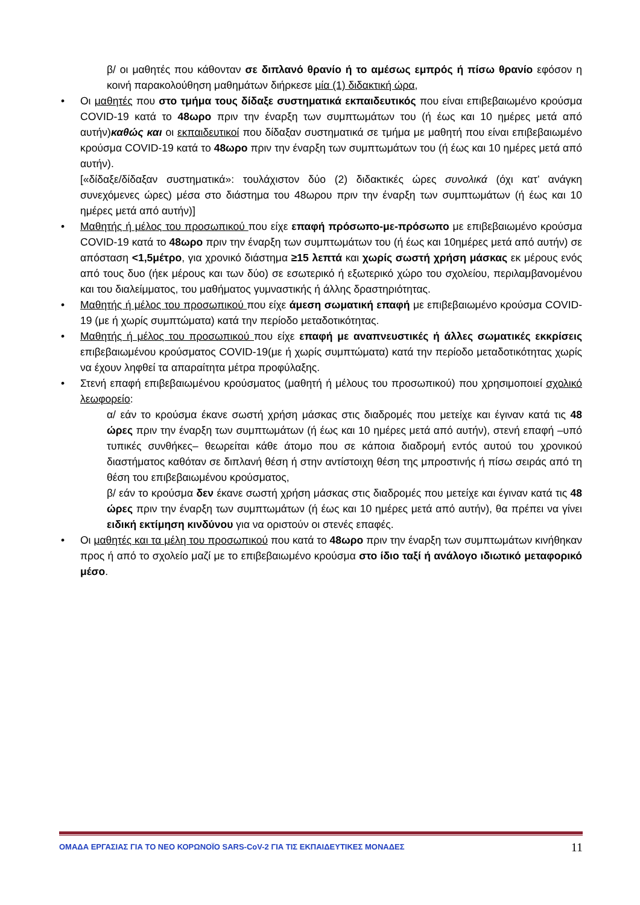β/ οι μαθητές που κάθονταν σε διπλανό θρανίο ή το αμέσως εμπρός ή πίσω θρανίο εφόσον η κοινή παρακολούθηση μαθημάτων διήρκεσε μία (1) διδακτική ώρα,
• Οι μαθητές που στο τμήμα τους δίδαξε συστηματικά εκπαιδευτικός που είναι επιβεβαιωμένο κρούσμα COVID-19 κατά το 48ωρο πριν την έναρξη των συμπτωμάτων του (ή έως και 10 ημέρες μετά από αυτήν)καθώς και οι εκπαιδευτικοί που δίδαξαν συστηματικά σε τμήμα με μαθητή που είναι επιβεβαιωμένο κρούσμα COVID-19 κατά το 48ωρο πριν την έναρξη των συμπτωμάτων του (ή έως και 10 ημέρες μετά από αυτήν).
[«δίδαξε/δίδαξαν συστηματικά»: τουλάχιστον δύο (2) διδακτικές ώρες συνολικά (όχι κατ’ ανάγκη συνεχόμενες ώρες) μέσα στο διάστημα του 48ωρου πριν την έναρξη των συμπτωμάτων (ή έως και 10 ημέρες μετά από αυτήν)]
• Μαθητής ή μέλος του προσωπικού που είχε επαφή πρόσωπο-με-πρόσωπο με επιβεβαιωμένο κρούσμα COVID-19 κατά το 48ωρο πριν την έναρξη των συμπτωμάτων του (ή έως και 10ημέρες μετά από αυτήν) σε απόσταση <1,5μέτρο, για χρονικό διάστημα ≥15 λεπτά και χωρίς σωστή χρήση μάσκας εκ μέρους ενός από τους δυο (ήεκ μέρους και των δύο) σε εσωτερικό ή εξωτερικό χώρο του σχολείου, περιλαμβανομένου και του διαλείμματος, του μαθήματος γυμναστικής ή άλλης δραστηριότητας.
• Μαθητής ή μέλος του προσωπικού που είχε άμεση σωματική επαφή με επιβεβαιωμένο κρούσμα COVID-19 (με ή χωρίς συμπτώματα) κατά την περίοδο μεταδοτικότητας.
• Μαθητής ή μέλος του προσωπικού που είχε επαφή με αναπνευστικές ή άλλες σωματικές εκκρίσεις επιβεβαιωμένου κρούσματος COVID-19(με ή χωρίς συμπτώματα) κατά την περίοδο μεταδοτικότητας χωρίς να έχουν ληφθεί τα απαραίτητα μέτρα προφύλαξης.
• Στενή επαφή επιβεβαιωμένου κρούσματος (μαθητή ή μέλους του προσωπικού) που χρησιμοποιεί σχολικό λεωφορείο:
α/ εάν το κρούσμα έκανε σωστή χρήση μάσκας στις διαδρομές που μετείχε και έγιναν κατά τις 48 ώρες πριν την έναρξη των συμπτωμάτων (ή έως και 10 ημέρες μετά από αυτήν), στενή επαφή –υπό τυπικές συνθήκες– θεωρείται κάθε άτομο που σε κάποια διαδρομή εντός αυτού του χρονικού διαστήματος καθόταν σε διπλανή θέση ή στην αντίστοιχη θέση της μπροστινής ή πίσω σειράς από τη θέση του επιβεβαιωμένου κρούσματος,
β/ εάν το κρούσμα δεν έκανε σωστή χρήση μάσκας στις διαδρομές που μετείχε και έγιναν κατά τις 48 ώρες πριν την έναρξη των συμπτωμάτων (ή έως και 10 ημέρες μετά από αυτήν), θα πρέπει να γίνει ειδική εκτίμηση κινδύνου για να οριστούν οι στενές επαφές.
• Οι μαθητές και τα μέλη του προσωπικού που κατά το 48ωρο πριν την έναρξη των συμπτωμάτων κινήθηκαν προς ή από το σχολείο μαζί με το επιβεβαιωμένο κρούσμα στο ίδιο ταξί ή ανάλογο ιδιωτικό μεταφορικό μέσο.
ΟΜΑΔΑ ΕΡΓΑΣΙΑΣ ΓΙΑ ΤΟ ΝΕΟ ΚΟΡΩΝΟΪΟ SARS-CoV-2 ΓΙΑ ΤΙΣ ΕΚΠΑΙΔΕΥΤΙΚΕΣ ΜΟΝΑΔΕΣ 11